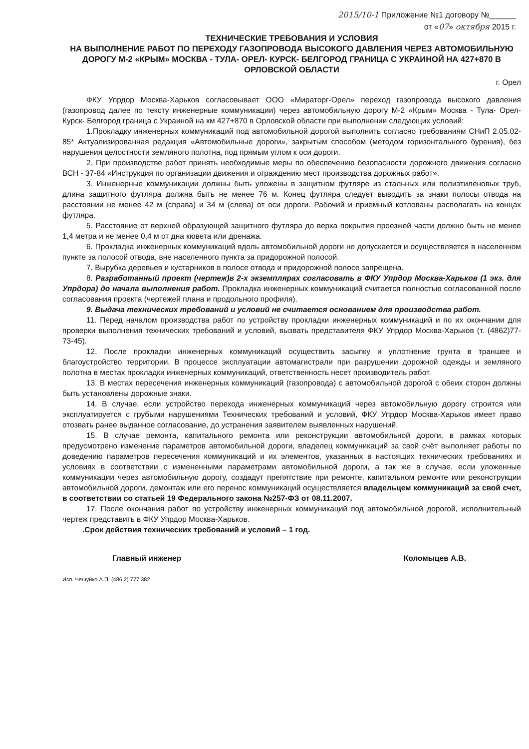2015/10-1 Приложение №1 договору №______
от «07» октября 2015 г.
ТЕХНИЧЕСКИЕ ТРЕБОВАНИЯ И УСЛОВИЯ
НА ВЫПОЛНЕНИЕ РАБОТ ПО ПЕРЕХОДУ ГАЗОПРОВОДА ВЫСОКОГО ДАВЛЕНИЯ ЧЕРЕЗ АВТОМОБИЛЬНУЮ ДОРОГУ М-2 «КРЫМ» МОСКВА - ТУЛА- ОРЕЛ- КУРСК- БЕЛГОРОД ГРАНИЦА С УКРАИНОЙ НА 427+870 В ОРЛОВСКОЙ ОБЛАСТИ
г. Орел
ФКУ Упрдор Москва-Харьков согласовывает ООО «Мираторг-Орел» переход газопровода высокого давления (газопровод далее по тексту инженерные коммуникации) через автомобильную дорогу М-2 «Крым» Москва - Тула- Орел- Курск- Белгород граница с Украиной на км 427+870 в Орловской области при выполнении следующих условий:
1.Прокладку инженерных коммуникаций под автомобильной дорогой выполнить согласно требованиям СНиП 2.05.02-85* Актуализированная редакция «Автомобильные дороги», закрытым способом (методом горизонтального бурения), без нарушения целостности земляного полотна, под прямым углом к оси дороги.
2. При производстве работ принять необходимые меры по обеспечению безопасности дорожного движения согласно ВСН - 37-84 «Инструкция по организации движения и ограждению мест производства дорожных работ».
3. Инженерные коммуникации должны быть уложены в защитном футляре из стальных или полиэтиленовых труб, длина защитного футляра должна быть не менее 76 м. Конец футляра следует выводить за знаки полосы отвода на расстоянии не менее 42 м (справа) и 34 м (слева) от оси дороги. Рабочий и приемный котлованы располагать на концах футляра.
5. Расстояние от верхней образующей защитного футляра до верха покрытия проезжей части должно быть не менее 1,4 метра и не менее 0,4 м от дна кювета или дренажа.
6. Прокладка инженерных коммуникаций вдоль автомобильной дороги не допускается и осуществляется в населенном пункте за полосой отвода, вне населенного пункта за придорожной полосой.
7. Вырубка деревьев и кустарников в полосе отвода и придорожной полосе запрещена.
8. Разработанный проект (чертеж)в 2-х экземплярах согласовать в ФКУ Упрдор Москва-Харьков (1 экз. для Упрдора) до начала выполнения работ. Прокладка инженерных коммуникаций считается полностью согласованной после согласования проекта (чертежей плана и продольного профиля).
9. Выдача технических требований и условий не считается основанием для производства работ.
11. Перед началом производства работ по устройству прокладки инженерных коммуникаций и по их окончании для проверки выполнения технических требований и условий, вызвать представителя ФКУ Упрдор Москва-Харьков (т. (4862)77-73-45).
12. После прокладки инженерных коммуникаций осуществить засыпку и уплотнение грунта в траншее и благоустройство территории. В процессе эксплуатации автомагистрали при разрушении дорожной одежды и земляного полотна в местах прокладки инженерных коммуникаций, ответственность несет производитель работ.
13. В местах пересечения инженерных коммуникаций (газопровода) с автомобильной дорогой с обеих сторон должны быть установлены дорожные знаки.
14. В случае, если устройство перехода инженерных коммуникаций через автомобильную дорогу строится или эксплуатируется с грубыми нарушениями Технических требований и условий, ФКУ Упрдор Москва-Харьков имеет право отозвать ранее выданное согласование, до устранения заявителем выявленных нарушений.
15. В случае ремонта, капитального ремонта или реконструкции автомобильной дороги, в рамках которых предусмотрено изменение параметров автомобильной дороги, владелец коммуникаций за свой счёт выполняет работы по доведению параметров пересечения коммуникаций и их элементов, указанных в настоящих технических требованиях и условиях в соответствии с измененными параметрами автомобильной дороги, а так же в случае, если уложенные коммуникации через автомобильную дорогу, создадут препятствие при ремонте, капитальном ремонте или реконструкции автомобильной дороги, демонтаж или его перенос коммуникаций осуществляется владельцем коммуникаций за свой счет, в соответствии со статьей 19 Федерального закона №257-ФЗ от 08.11.2007.
17. После окончания работ по устройству инженерных коммуникаций под автомобильной дорогой, исполнительный чертеж представить в ФКУ Упрдор Москва-Харьков.
.Срок действия технических требований и условий – 1 год.
Главный инженер Коломыцев А.В.
Исп. Чешуйко А.П. (486 2) 777 382